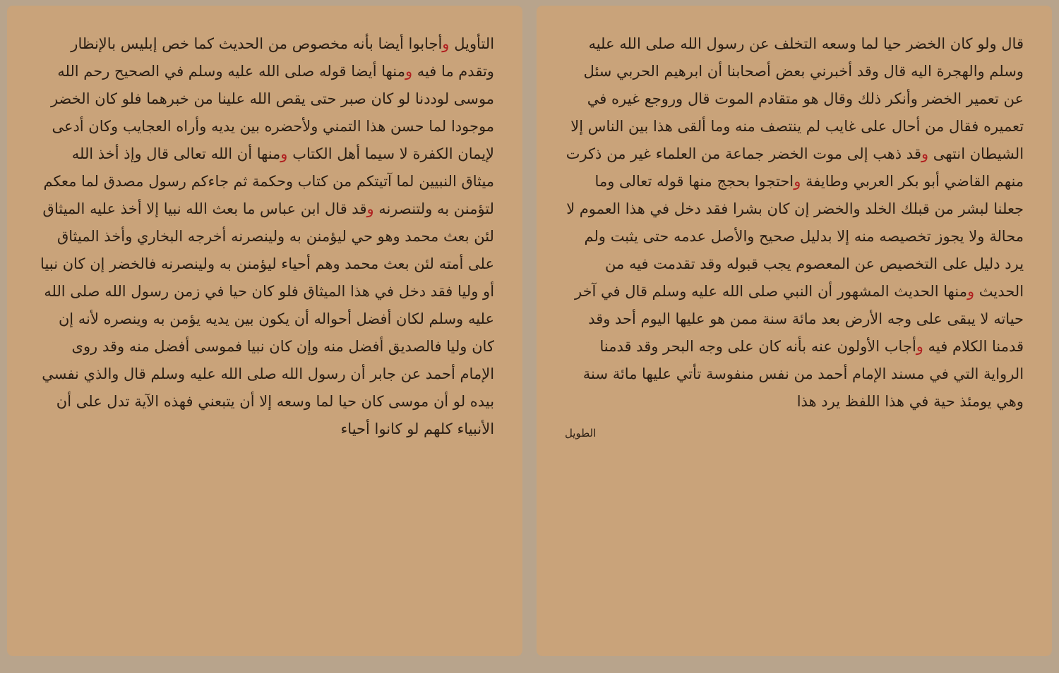قال ولو كان الخضر حيا لما وسعه التخلف عن رسول الله صلى الله عليه وسلم والهجرة اليه قال وقد أخبرني بعض أصحابنا أن ابرهيم الحربي سئل عن تعمير الخضر وأنكر ذلك وقال هو متقادم الموت قال وروجع غيره في تعميره فقال من أحال على غايب لم ينتصف منه وما ألقى هذا بين الناس إلا الشيطان انتهى وقد ذهب إلى موت الخضر جماعة من العلماء غير من ذكرت منهم القاضي أبو بكر العربي وطايفة واحتجوا بحجج منها قوله تعالى وما جعلنا لبشر من قبلك الخلد والخضر إن كان بشرا فقد دخل في هذا العموم لا محالة ولا يجوز تخصيصه منه إلا بدليل صحيح والأصل عدمه حتى يثبت ولم يرد دليل على التخصيص عن المعصوم يجب قبوله وقد تقدمت فيه من الحديث ومنها الحديث المشهور أن النبي صلى الله عليه وسلم قال في آخر حياته لا يبقى على وجه الأرض بعد مائة سنة ممن هو عليها اليوم أحد وقد قدمنا الكلام فيه وأجاب الأولون عنه بأنه كان على وجه البحر وقد قدمنا الرواية التي في مسند الإمام أحمد من نفس منفوسة تأتي عليها مائة سنة وهي يومئذ حية في هذا اللفظ يرد هذا
الطويل
التأويل وأجابوا أيضا بأنه مخصوص من الحديث كما خص إبليس بالإنظار وتقدم ما فيه ومنها أيضا قوله صلى الله عليه وسلم في الصحيح رحم الله موسى لوددنا لو كان صبر حتى يقص الله علينا من خبرهما فلو كان الخضر موجودا لما حسن هذا التمني ولأحضره بين يديه وأراه العجايب وكان أدعى لإيمان الكفرة لا سيما أهل الكتاب ومنها أن الله تعالى قال وإذ أخذ الله ميثاق النبيين لما آتيتكم من كتاب وحكمة ثم جاءكم رسول مصدق لما معكم لتؤمنن به ولتنصرنه وقد قال ابن عباس ما بعث الله نبيا إلا أخذ عليه الميثاق لئن بعث محمد وهو حي ليؤمنن به ولينصرنه أخرجه البخاري وأخذ الميثاق على أمته لئن بعث محمد وهم أحياء ليؤمنن به ولينصرنه فالخضر إن كان نبيا أو وليا فقد دخل في هذا الميثاق فلو كان حيا في زمن رسول الله صلى الله عليه وسلم لكان أفضل أحواله أن يكون بين يديه يؤمن به وينصره لأنه إن كان وليا فالصديق أفضل منه وإن كان نبيا فموسى أفضل منه وقد روى الإمام أحمد عن جابر أن رسول الله صلى الله عليه وسلم قال والذي نفسي بيده لو أن موسى كان حيا لما وسعه إلا أن يتبعني فهذه الآية تدل على أن الأنبياء كلهم لو كانوا أحياء